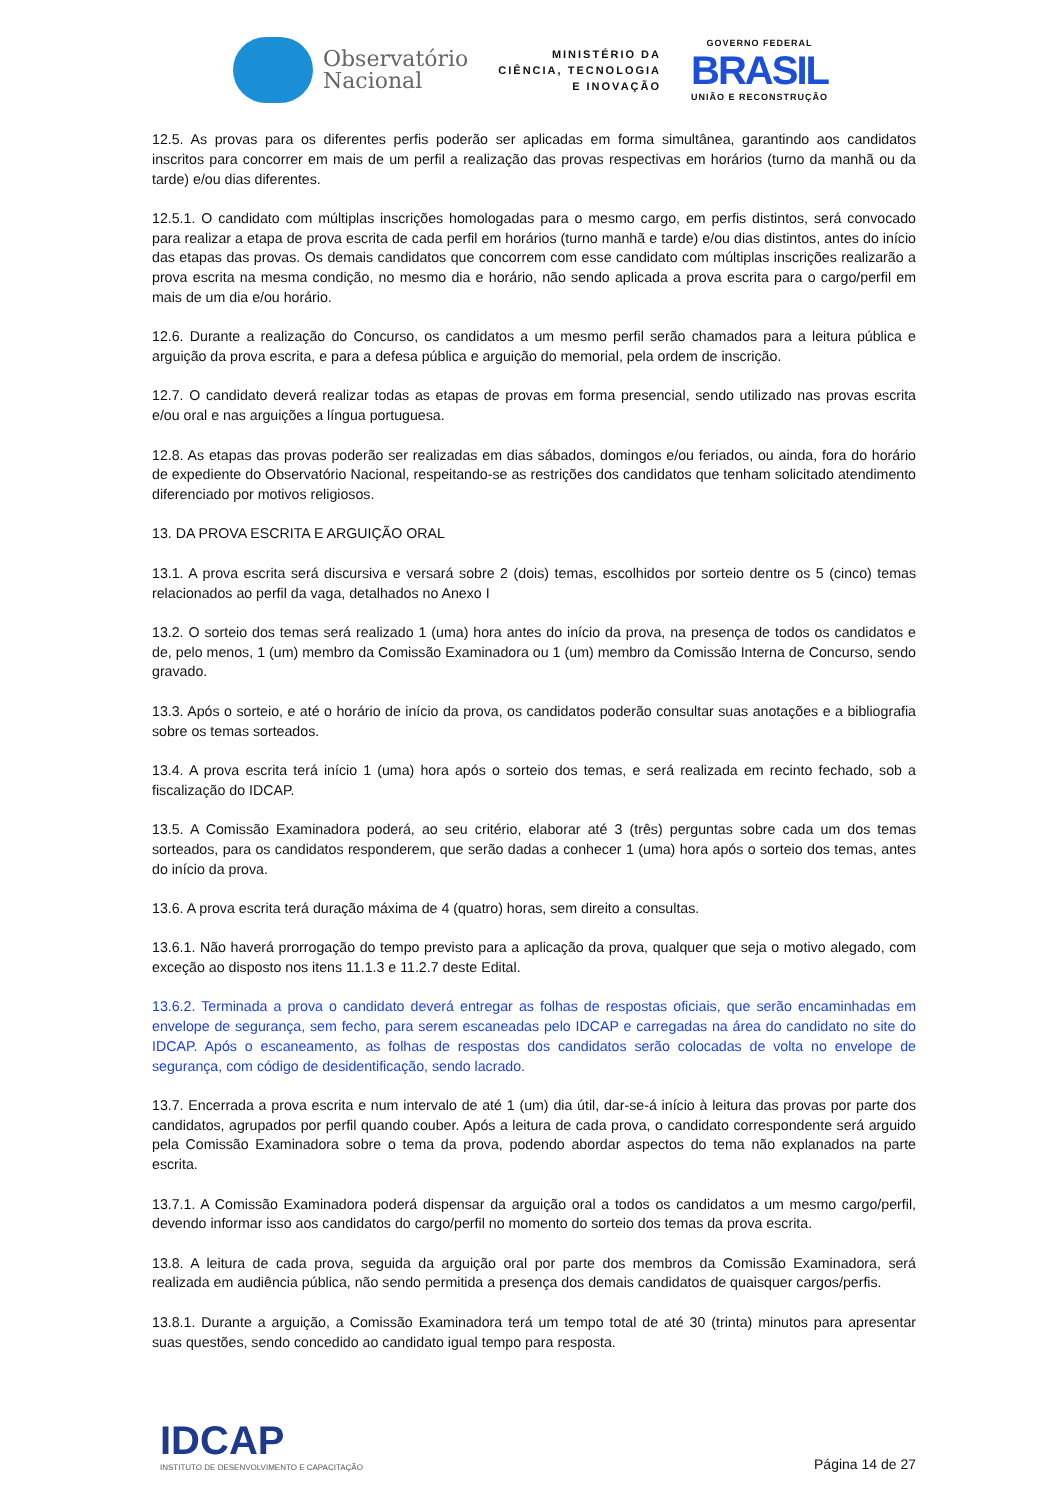Observatório
Nacional
MINISTÉRIO DA
CIÊNCIA, TECNOLOGIA
E INOVAÇÃO
GOVERNO FEDERAL
BRASIL
UNIÃO E RECONSTRUÇÃO
12.5. As provas para os diferentes perfis poderão ser aplicadas em forma simultânea, garantindo aos candidatos inscritos para concorrer em mais de um perfil a realização das provas respectivas em horários (turno da manhã ou da tarde) e/ou dias diferentes.
12.5.1. O candidato com múltiplas inscrições homologadas para o mesmo cargo, em perfis distintos, será convocado para realizar a etapa de prova escrita de cada perfil em horários (turno manhã e tarde) e/ou dias distintos, antes do início das etapas das provas. Os demais candidatos que concorrem com esse candidato com múltiplas inscrições realizarão a prova escrita na mesma condição, no mesmo dia e horário, não sendo aplicada a prova escrita para o cargo/perfil em mais de um dia e/ou horário.
12.6. Durante a realização do Concurso, os candidatos a um mesmo perfil serão chamados para a leitura pública e arguição da prova escrita, e para a defesa pública e arguição do memorial, pela ordem de inscrição.
12.7. O candidato deverá realizar todas as etapas de provas em forma presencial, sendo utilizado nas provas escrita e/ou oral e nas arguições a língua portuguesa.
12.8. As etapas das provas poderão ser realizadas em dias sábados, domingos e/ou feriados, ou ainda, fora do horário de expediente do Observatório Nacional, respeitando-se as restrições dos candidatos que tenham solicitado atendimento diferenciado por motivos religiosos.
13. DA PROVA ESCRITA E ARGUIÇÃO ORAL
13.1. A prova escrita será discursiva e versará sobre 2 (dois) temas, escolhidos por sorteio dentre os 5 (cinco) temas relacionados ao perfil da vaga, detalhados no Anexo I
13.2. O sorteio dos temas será realizado 1 (uma) hora antes do início da prova, na presença de todos os candidatos e de, pelo menos, 1 (um) membro da Comissão Examinadora ou 1 (um) membro da Comissão Interna de Concurso, sendo gravado.
13.3. Após o sorteio, e até o horário de início da prova, os candidatos poderão consultar suas anotações e a bibliografia sobre os temas sorteados.
13.4. A prova escrita terá início 1 (uma) hora após o sorteio dos temas, e será realizada em recinto fechado, sob a fiscalização do IDCAP.
13.5. A Comissão Examinadora poderá, ao seu critério, elaborar até 3 (três) perguntas sobre cada um dos temas sorteados, para os candidatos responderem, que serão dadas a conhecer 1 (uma) hora após o sorteio dos temas, antes do início da prova.
13.6. A prova escrita terá duração máxima de 4 (quatro) horas, sem direito a consultas.
13.6.1. Não haverá prorrogação do tempo previsto para a aplicação da prova, qualquer que seja o motivo alegado, com exceção ao disposto nos itens 11.1.3 e 11.2.7 deste Edital.
13.6.2. Terminada a prova o candidato deverá entregar as folhas de respostas oficiais, que serão encaminhadas em envelope de segurança, sem fecho, para serem escaneadas pelo IDCAP e carregadas na área do candidato no site do IDCAP. Após o escaneamento, as folhas de respostas dos candidatos serão colocadas de volta no envelope de segurança, com código de desidentificação, sendo lacrado.
13.7. Encerrada a prova escrita e num intervalo de até 1 (um) dia útil, dar-se-á início à leitura das provas por parte dos candidatos, agrupados por perfil quando couber. Após a leitura de cada prova, o candidato correspondente será arguido pela Comissão Examinadora sobre o tema da prova, podendo abordar aspectos do tema não explanados na parte escrita.
13.7.1. A Comissão Examinadora poderá dispensar da arguição oral a todos os candidatos a um mesmo cargo/perfil, devendo informar isso aos candidatos do cargo/perfil no momento do sorteio dos temas da prova escrita.
13.8. A leitura de cada prova, seguida da arguição oral por parte dos membros da Comissão Examinadora, será realizada em audiência pública, não sendo permitida a presença dos demais candidatos de quaisquer cargos/perfis.
13.8.1. Durante a arguição, a Comissão Examinadora terá um tempo total de até 30 (trinta) minutos para apresentar suas questões, sendo concedido ao candidato igual tempo para resposta.
IDCAP
INSTITUTO DE DESENVOLVIMENTO E CAPACITAÇÃO
Página 14 de 27